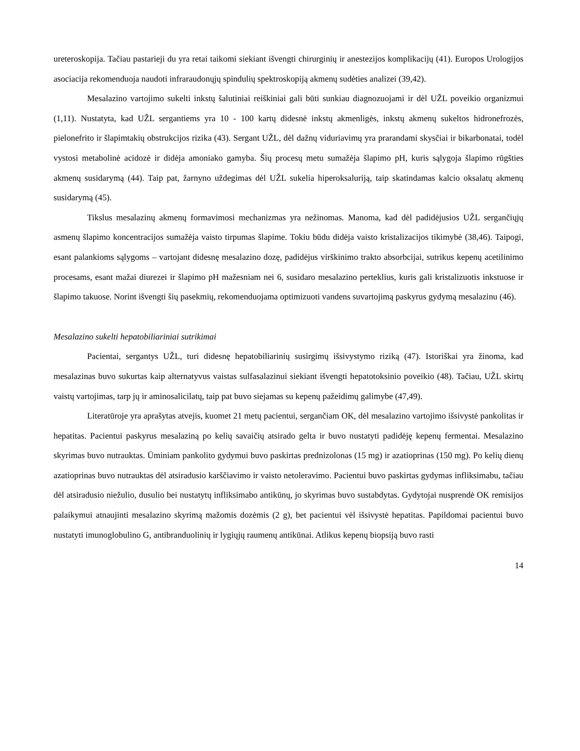ureteroskopija. Tačiau pastarieji du yra retai taikomi siekiant išvengti chirurginių ir anestezijos komplikacijų (41). Europos Urologijos asociacija rekomenduoja naudoti infraraudonųjų spindulių spektroskopiją akmenų sudėties analizei (39,42).
Mesalazino vartojimo sukelti inkstų šalutiniai reiškiniai gali būti sunkiau diagnozuojami ir dėl UŽL poveikio organizmui (1,11). Nustatyta, kad UŽL sergantiems yra 10 - 100 kartų didesnė inkstų akmenligės, inkstų akmenų sukeltos hidronefrozės, pielonefrito ir šlapimtakių obstrukcijos rizika (43). Sergant UŽL, dėl dažnų viduriavimų yra prarandami skysčiai ir bikarbonatai, todėl vystosi metabolinė acidozė ir didėja amoniako gamyba. Šių procesų metu sumažėja šlapimo pH, kuris sąlygoja šlapimo rūgšties akmenų susidarymą (44). Taip pat, žarnyno uždegimas dėl UŽL sukelia hiperoksaluriją, taip skatindamas kalcio oksalatų akmenų susidarymą (45).
Tikslus mesalazinų akmenų formavimosi mechanizmas yra nežinomas. Manoma, kad dėl padidėjusios UŽL sergančiųjų asmenų šlapimo koncentracijos sumažėja vaisto tirpumas šlapime. Tokiu būdu didėja vaisto kristalizacijos tikimybė (38,46). Taipogi, esant palankioms sąlygoms – vartojant didesnę mesalazino dozę, padidėjus virškinimo trakto absorbcijai, sutrikus kepenų acetilinimo procesams, esant mažai diurezei ir šlapimo pH mažesniam nei 6, susidaro mesalazino perteklius, kuris gali kristalizuotis inkstuose ir šlapimo takuose. Norint išvengti šių pasekmių, rekomenduojama optimizuoti vandens suvartojimą paskyrus gydymą mesalazinu (46).
Mesalazino sukelti hepatobiliariniai sutrikimai
Pacientai, sergantys UŽL, turi didesnę hepatobiliarinių susirgimų išsivystymo riziką (47). Istoriškai yra žinoma, kad mesalazinas buvo sukurtas kaip alternatyvus vaistas sulfasalazinui siekiant išvengti hepatotoksinio poveikio (48). Tačiau, UŽL skirtų vaistų vartojimas, tarp jų ir aminosalicilatų, taip pat buvo siejamas su kepenų pažeidimų galimybe (47,49).
Literatūroje yra aprašytas atvejis, kuomet 21 metų pacientui, sergančiam OK, dėl mesalazino vartojimo išsivystė pankolitas ir hepatitas. Pacientui paskyrus mesalaziną po kelių savaičių atsirado gelta ir buvo nustatyti padidėję kepenų fermentai. Mesalazino skyrimas buvo nutrauktas. Ūminiam pankolito gydymui buvo paskirtas prednizolonas (15 mg) ir azatioprinas (150 mg). Po kelių dienų azatioprinas buvo nutrauktas dėl atsiradusio karščiavimo ir vaisto netoleravimo. Pacientui buvo paskirtas gydymas infliksimabu, tačiau dėl atsiradusio niežulio, dusulio bei nustatytų infliksimabo antikūnų, jo skyrimas buvo sustabdytas. Gydytojai nusprendė OK remisijos palaikymui atnaujinti mesalazino skyrimą mažomis dozėmis (2 g), bet pacientui vėl išsivystė hepatitas. Papildomai pacientui buvo nustatyti imunoglobulino G, antibranduolinių ir lygiųjų raumenų antikūnai. Atlikus kepenų biopsiją buvo rasti
14